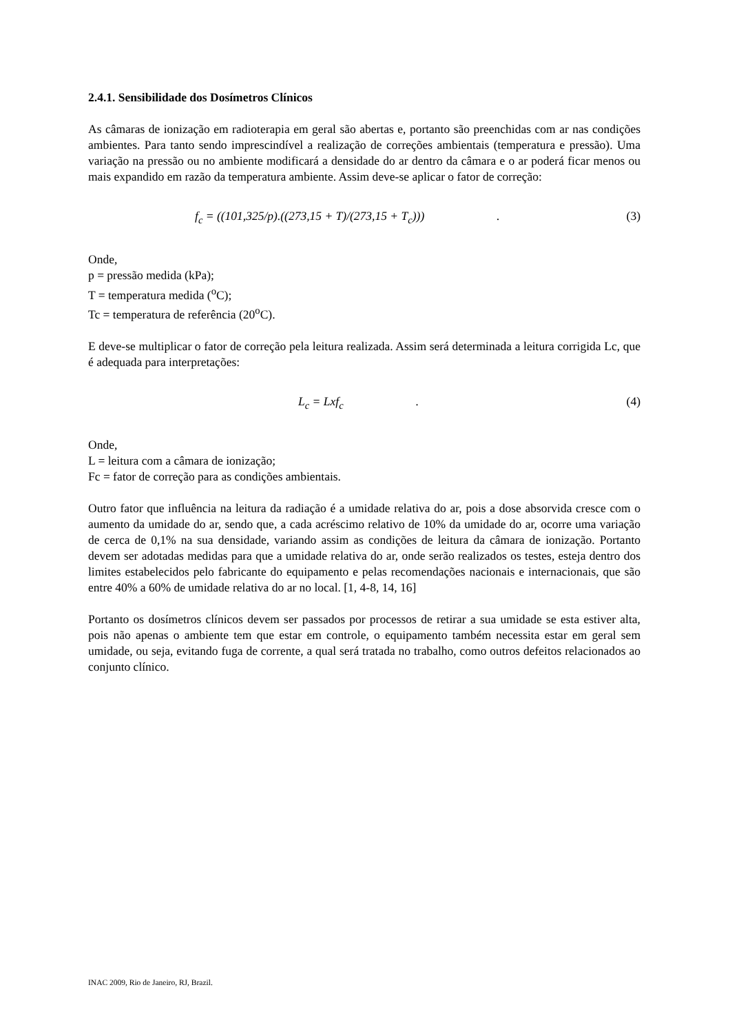2.4.1. Sensibilidade dos Dosímetros Clínicos
As câmaras de ionização em radioterapia em geral são abertas e, portanto são preenchidas com ar nas condições ambientes. Para tanto sendo imprescindível a realização de correções ambientais (temperatura e pressão). Uma variação na pressão ou no ambiente modificará a densidade do ar dentro da câmara e o ar poderá ficar menos ou mais expandido em razão da temperatura ambiente. Assim deve-se aplicar o fator de correção:
f<sub>c</sub> = ((101,325/p).((273,15 + T)/(273,15 + T<sub>c</sub>))) . (3)
Onde,
p = pressão medida (kPa);
T = temperatura medida (<sup>o</sup>C);
Tc = temperatura de referência (20<sup>o</sup>C).
E deve-se multiplicar o fator de correção pela leitura realizada. Assim será determinada a leitura corrigida Lc, que é adequada para interpretações:
L<sub>c</sub> = Lxf<sub>c</sub> . (4)
Onde,
L = leitura com a câmara de ionização;
Fc = fator de correção para as condições ambientais.
Outro fator que influência na leitura da radiação é a umidade relativa do ar, pois a dose absorvida cresce com o aumento da umidade do ar, sendo que, a cada acréscimo relativo de 10% da umidade do ar, ocorre uma variação de cerca de 0,1% na sua densidade, variando assim as condições de leitura da câmara de ionização. Portanto devem ser adotadas medidas para que a umidade relativa do ar, onde serão realizados os testes, esteja dentro dos limites estabelecidos pelo fabricante do equipamento e pelas recomendações nacionais e internacionais, que são entre 40% a 60% de umidade relativa do ar no local. [1, 4-8, 14, 16]
Portanto os dosímetros clínicos devem ser passados por processos de retirar a sua umidade se esta estiver alta, pois não apenas o ambiente tem que estar em controle, o equipamento também necessita estar em geral sem umidade, ou seja, evitando fuga de corrente, a qual será tratada no trabalho, como outros defeitos relacionados ao conjunto clínico.
INAC 2009, Rio de Janeiro, RJ, Brazil.